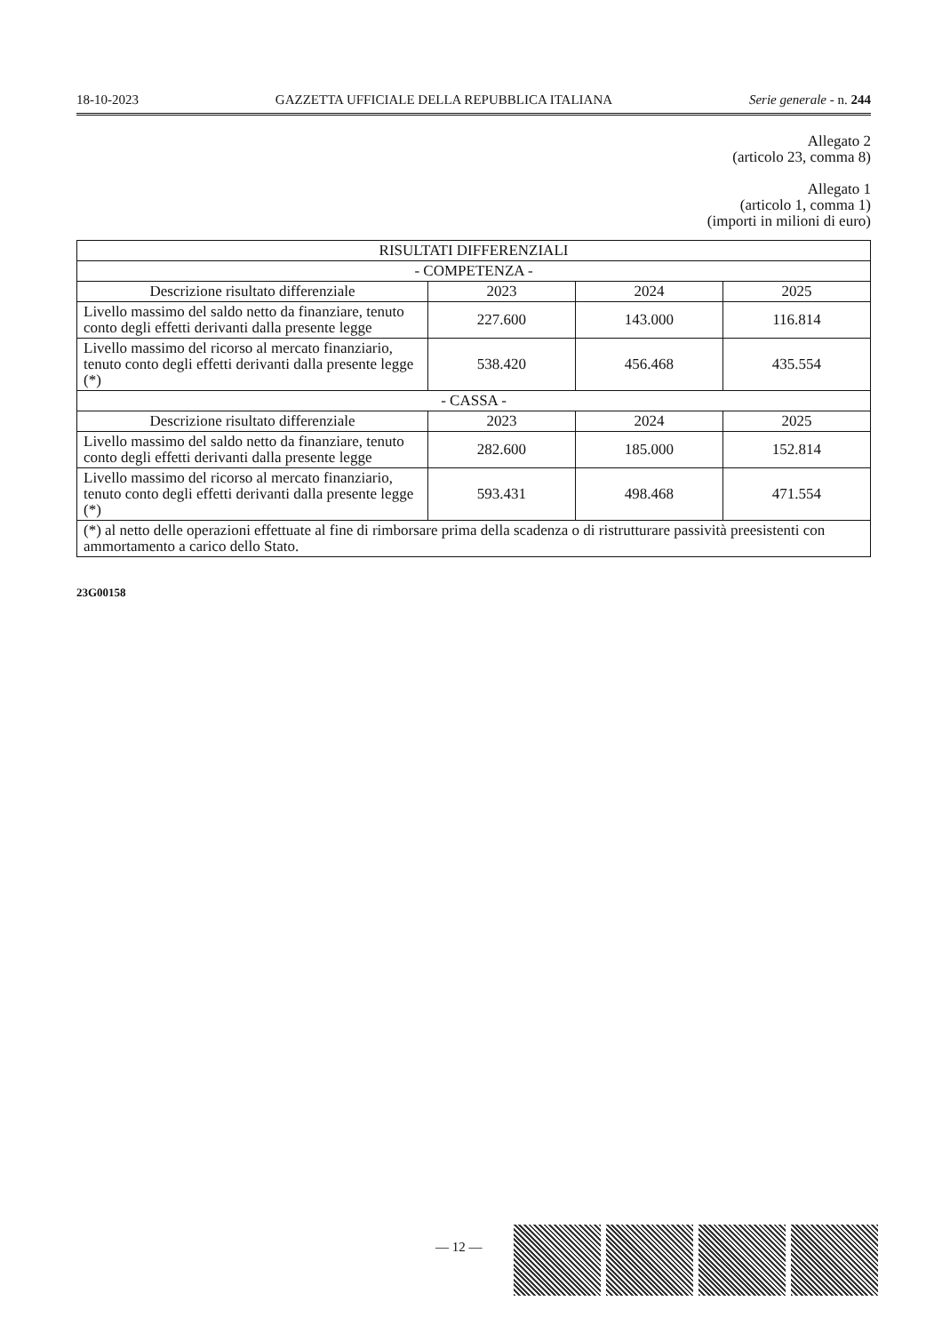18-10-2023 GAZZETTA UFFICIALE DELLA REPUBBLICA ITALIANA Serie generale - n. 244
Allegato 2
(articolo 23, comma 8)
Allegato 1
(articolo 1, comma 1)
(importi in milioni di euro)
| RISULTATI DIFFERENZIALI | | | |
| --- | --- | --- | --- |
| - COMPETENZA - | | | |
| Descrizione risultato differenziale | 2023 | 2024 | 2025 |
| Livello massimo del saldo netto da finanziare, tenuto conto degli effetti derivanti dalla presente legge | 227.600 | 143.000 | 116.814 |
| Livello massimo del ricorso al mercato finanziario, tenuto conto degli effetti derivanti dalla presente legge (*) | 538.420 | 456.468 | 435.554 |
| - CASSA - | | | |
| Descrizione risultato differenziale | 2023 | 2024 | 2025 |
| Livello massimo del saldo netto da finanziare, tenuto conto degli effetti derivanti dalla presente legge | 282.600 | 185.000 | 152.814 |
| Livello massimo del ricorso al mercato finanziario, tenuto conto degli effetti derivanti dalla presente legge (*) | 593.431 | 498.468 | 471.554 |
| (*) al netto delle operazioni effettuate al fine di rimborsare prima della scadenza o di ristrutturare passività preesistenti con ammortamento a carico dello Stato. | | | |
23G00158
— 12 —